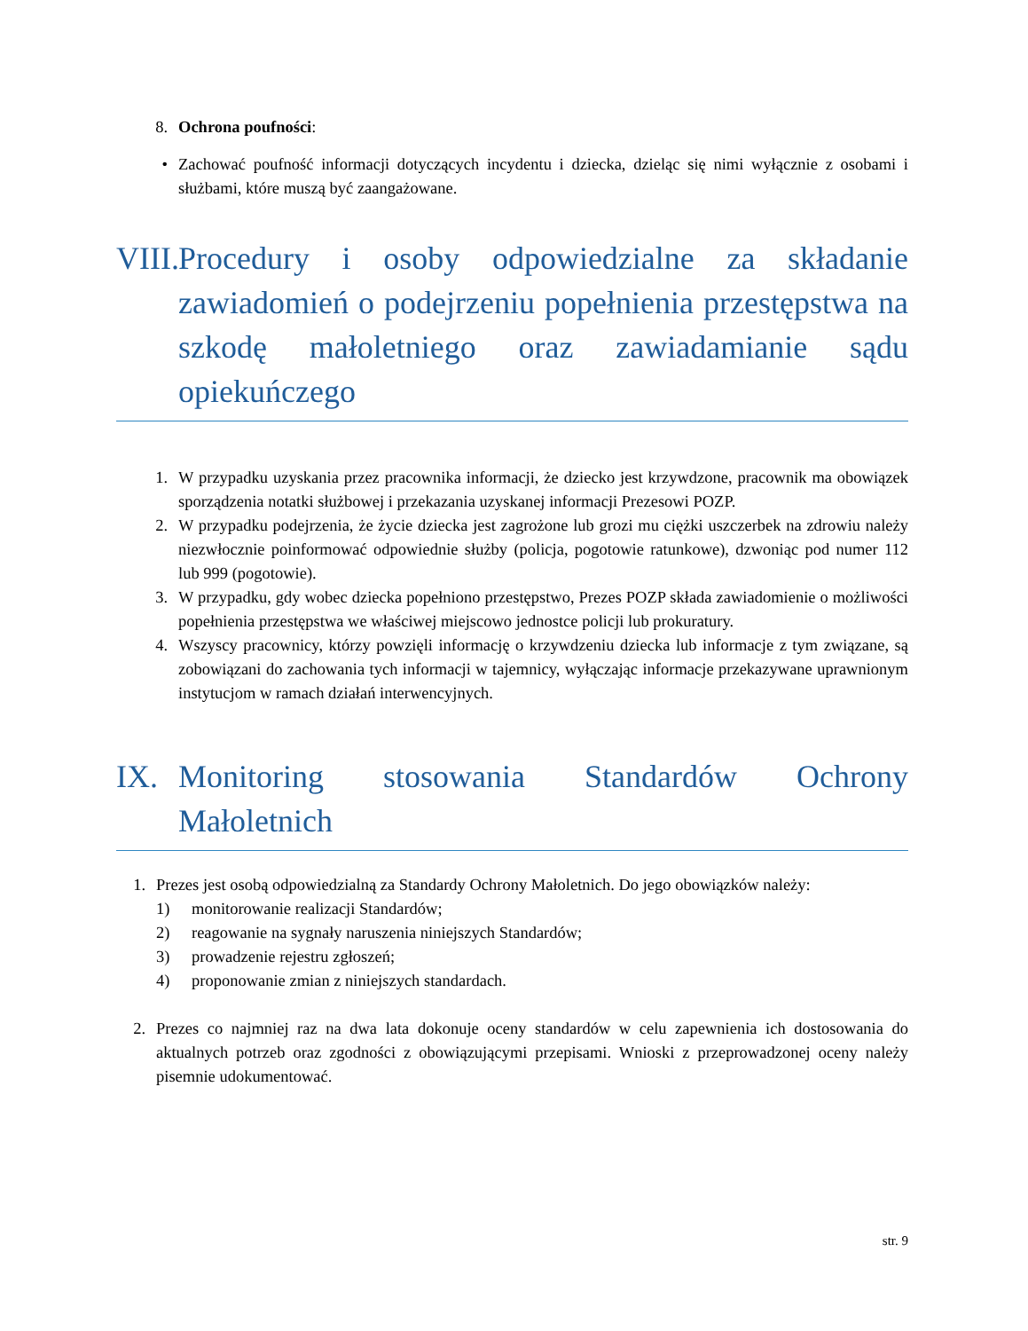8. Ochrona poufności:
• Zachować poufność informacji dotyczących incydentu i dziecka, dzieląc się nimi wyłącznie z osobami i służbami, które muszą być zaangażowane.
VIII. Procedury i osoby odpowiedzialne za składanie zawiadomień o podejrzeniu popełnienia przestępstwa na szkodę małoletniego oraz zawiadamianie sądu opiekuńczego
1. W przypadku uzyskania przez pracownika informacji, że dziecko jest krzywdzone, pracownik ma obowiązek sporządzenia notatki służbowej i przekazania uzyskanej informacji Prezesowi POZP.
2. W przypadku podejrzenia, że życie dziecka jest zagrożone lub grozi mu ciężki uszczerbek na zdrowiu należy niezwłocznie poinformować odpowiednie służby (policja, pogotowie ratunkowe), dzwoniąc pod numer 112 lub 999 (pogotowie).
3. W przypadku, gdy wobec dziecka popełniono przestępstwo, Prezes POZP składa zawiadomienie o możliwości popełnienia przestępstwa we właściwej miejscowo jednostce policji lub prokuratury.
4. Wszyscy pracownicy, którzy powzięli informację o krzywdzeniu dziecka lub informacje z tym związane, są zobowiązani do zachowania tych informacji w tajemnicy, wyłączając informacje przekazywane uprawnionym instytucjom w ramach działań interwencyjnych.
IX. Monitoring stosowania Standardów Ochrony Małoletnich
1. Prezes jest osobą odpowiedzialną za Standardy Ochrony Małoletnich. Do jego obowiązków należy:
1) monitorowanie realizacji Standardów;
2) reagowanie na sygnały naruszenia niniejszych Standardów;
3) prowadzenie rejestru zgłoszeń;
4) proponowanie zmian z niniejszych standardach.
2. Prezes co najmniej raz na dwa lata dokonuje oceny standardów w celu zapewnienia ich dostosowania do aktualnych potrzeb oraz zgodności z obowiązującymi przepisami. Wnioski z przeprowadzonej oceny należy pisemnie udokumentować.
str. 9